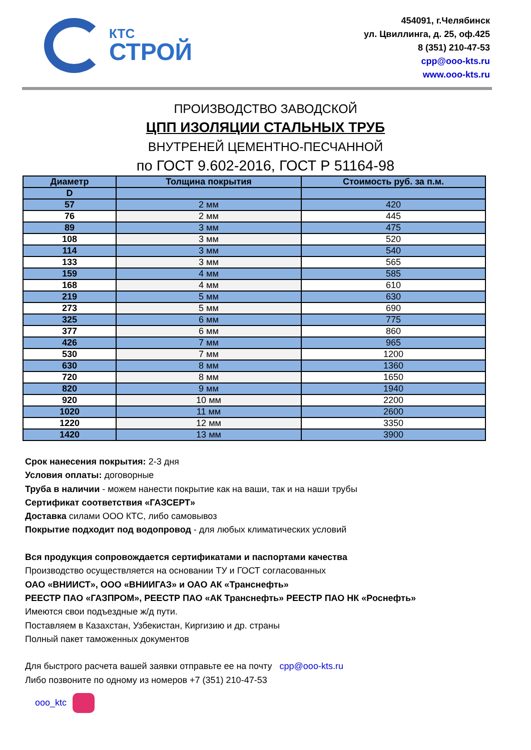КТС
СТРОЙ
454091, г.Челябинск
ул. Цвиллинга, д. 25, оф.425
8 (351) 210-47-53
cpp@ooo-kts.ru
www.ooo-kts.ru
ПРОИЗВОДСТВО ЗАВОДСКОЙ
ЦПП ИЗОЛЯЦИИ СТАЛЬНЫХ ТРУБ
ВНУТРЕНЕЙ ЦЕМЕНТНО-ПЕСЧАННОЙ
по ГОСТ 9.602-2016, ГОСТ Р 51164-98
| Диаметр | Толщина покрытия | Стоимость руб. за п.м. |
| --- | --- | --- |
| D | | |
| 57 | 2 мм | 420 |
| 76 | 2 мм | 445 |
| 89 | 3 мм | 475 |
| 108 | 3 мм | 520 |
| 114 | 3 мм | 540 |
| 133 | 3 мм | 565 |
| 159 | 4 мм | 585 |
| 168 | 4 мм | 610 |
| 219 | 5 мм | 630 |
| 273 | 5 мм | 690 |
| 325 | 6 мм | 775 |
| 377 | 6 мм | 860 |
| 426 | 7 мм | 965 |
| 530 | 7 мм | 1200 |
| 630 | 8 мм | 1360 |
| 720 | 8 мм | 1650 |
| 820 | 9 мм | 1940 |
| 920 | 10 мм | 2200 |
| 1020 | 11 мм | 2600 |
| 1220 | 12 мм | 3350 |
| 1420 | 13 мм | 3900 |
Срок нанесения покрытия: 2-3 дня
Условия оплаты: договорные
Труба в наличии - можем нанести покрытие как на ваши, так и на наши трубы
Сертификат соответствия «ГАЗСЕРТ»
Доставка силами ООО КТС, либо самовывоз
Покрытие подходит под водопровод - для любых климатических условий
Вся продукция сопровождается сертификатами и паспортами качества
Производство осуществляется на основании ТУ и ГОСТ согласованных
ОАО «ВНИИСТ», ООО «ВНИИГАЗ» и ОАО АК «Транснефть»
РЕЕСТР ПАО «ГАЗПРОМ», РЕЕСТР ПАО «АК Транснефть» РЕЕСТР ПАО НК «Роснефть»
Имеются свои подъездные ж/д пути.
Поставляем в Казахстан, Узбекистан, Киргизию и др. страны
Полный пакет таможенных документов
Для быстрого расчета вашей заявки отправьте ее на почту cpp@ooo-kts.ru
Либо позвоните по одному из номеров +7 (351) 210-47-53
ooo_ktc